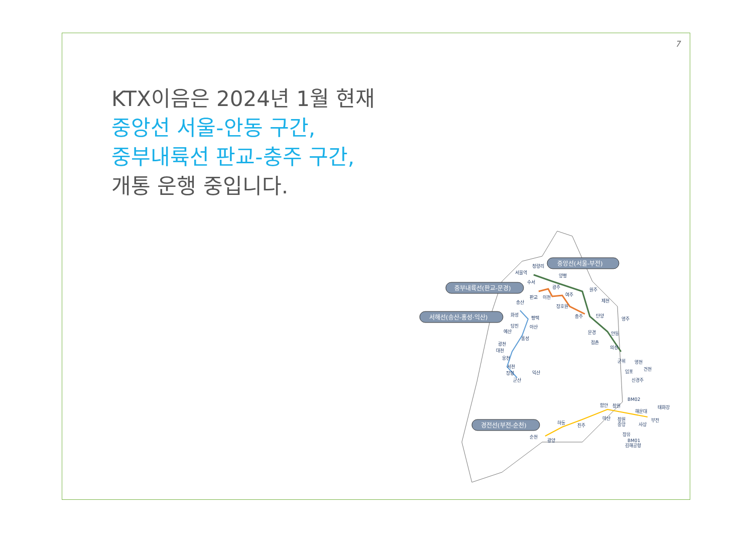7
KTX이음은 2024년 1월 현재
중앙선 서울-안동 구간,
중부내륙선 판교-충주 구간,
개통 운행 중입니다.
중앙선(서울-부전)
중부내륙선(판교-문경)
서해선(송산-홍성·익산)
경전선(부전-순천)
서울역
청량리
수서
양평
광주
판교
이천
여주
원주
장호원
제천
충주
단양
영주
문경
점촌
안동
의성
군위
영천
임포
건천
신경주
송산
화성
평택
당진
아산
예산
홍성
광천
대천
웅천
서천
장항
군산
익산
BM02
태화강
함안
창원
해운대
마산
창원
중앙
부전
사상
하동
진주
장유
BM01
김해공항
순천
광양